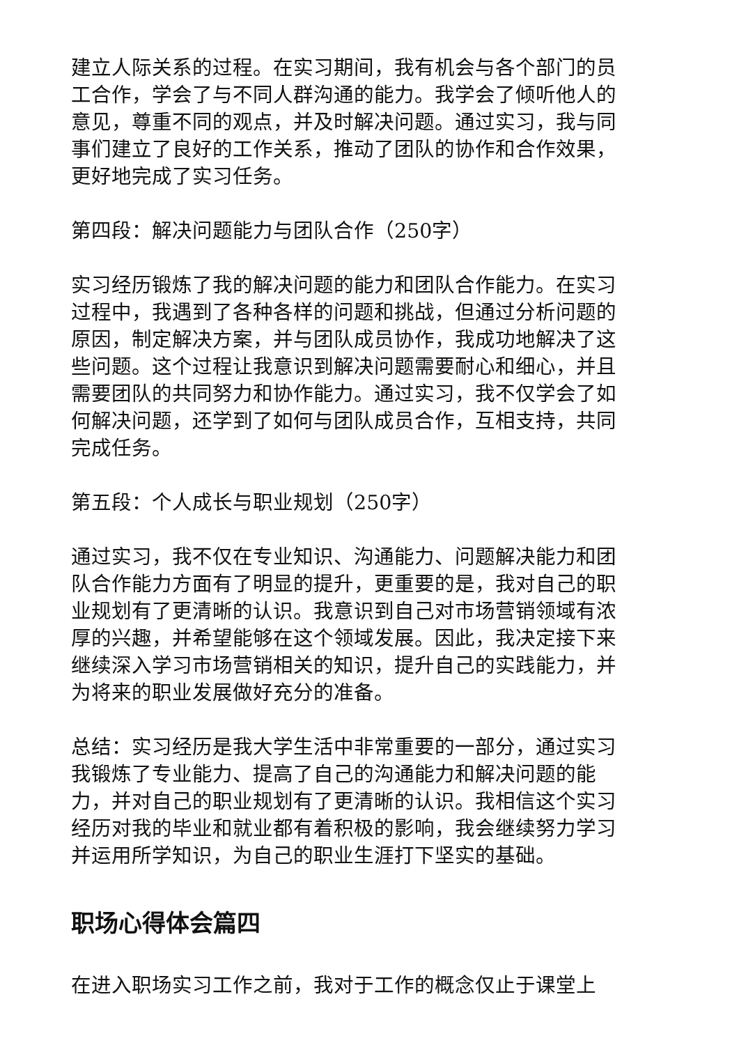建立人际关系的过程。在实习期间，我有机会与各个部门的员工合作，学会了与不同人群沟通的能力。我学会了倾听他人的意见，尊重不同的观点，并及时解决问题。通过实习，我与同事们建立了良好的工作关系，推动了团队的协作和合作效果，更好地完成了实习任务。
第四段：解决问题能力与团队合作（250字）
实习经历锻炼了我的解决问题的能力和团队合作能力。在实习过程中，我遇到了各种各样的问题和挑战，但通过分析问题的原因，制定解决方案，并与团队成员协作，我成功地解决了这些问题。这个过程让我意识到解决问题需要耐心和细心，并且需要团队的共同努力和协作能力。通过实习，我不仅学会了如何解决问题，还学到了如何与团队成员合作，互相支持，共同完成任务。
第五段：个人成长与职业规划（250字）
通过实习，我不仅在专业知识、沟通能力、问题解决能力和团队合作能力方面有了明显的提升，更重要的是，我对自己的职业规划有了更清晰的认识。我意识到自己对市场营销领域有浓厚的兴趣，并希望能够在这个领域发展。因此，我决定接下来继续深入学习市场营销相关的知识，提升自己的实践能力，并为将来的职业发展做好充分的准备。
总结：实习经历是我大学生活中非常重要的一部分，通过实习我锻炼了专业能力、提高了自己的沟通能力和解决问题的能力，并对自己的职业规划有了更清晰的认识。我相信这个实习经历对我的毕业和就业都有着积极的影响，我会继续努力学习并运用所学知识，为自己的职业生涯打下坚实的基础。
职场心得体会篇四
在进入职场实习工作之前，我对于工作的概念仅止于课堂上